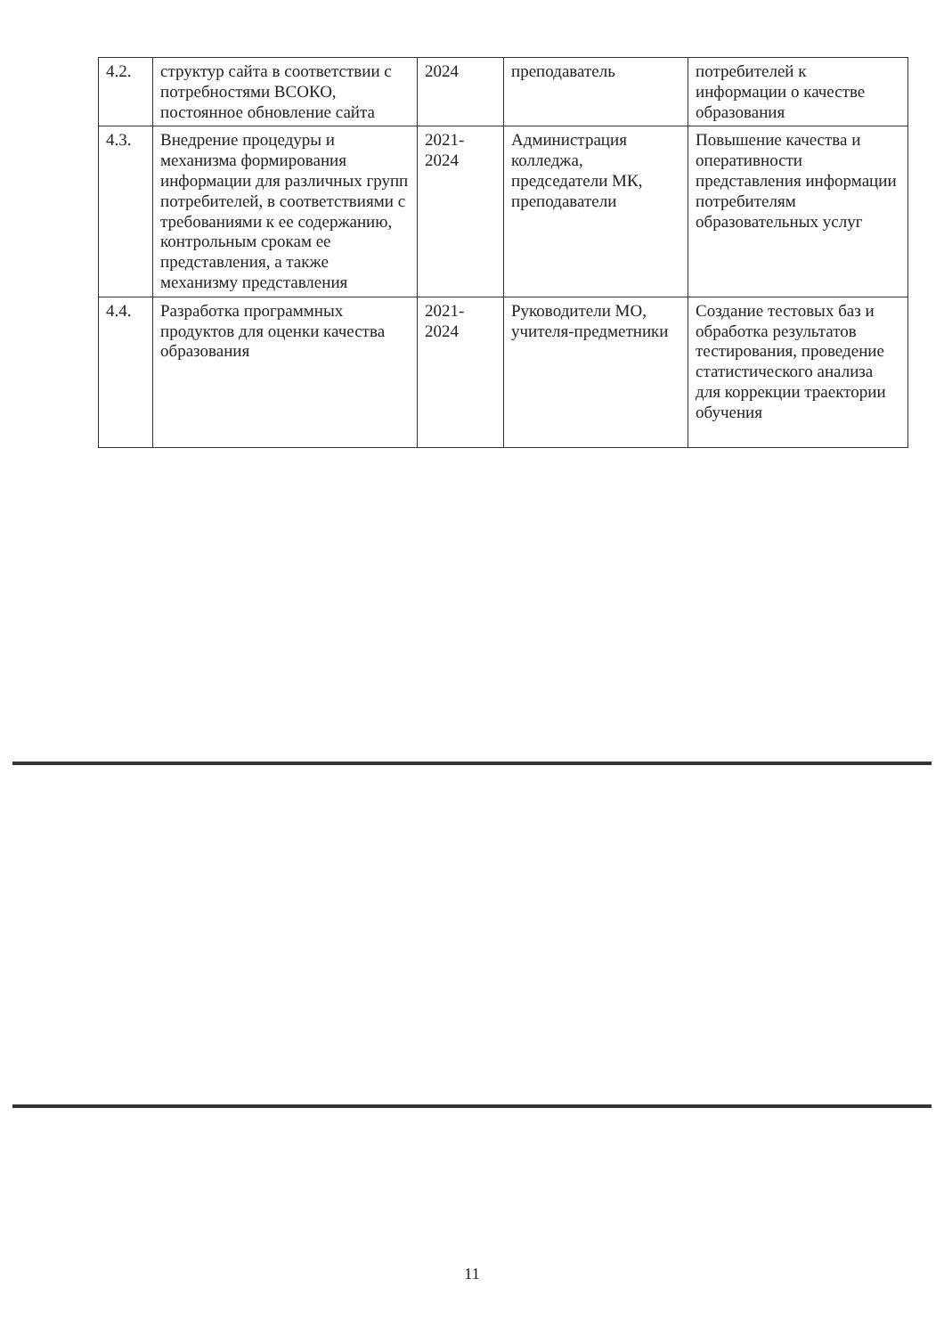| 4.2. | структур сайта в соответствии с потребностями ВСОКО, постоянное обновление сайта | 2024 | преподаватель | потребителей к информации о качестве образования |
| 4.3. | Внедрение процедуры и механизма формирования информации для различных групп потребителей, в соответствиями с требованиями к ее содержанию, контрольным срокам ее представления, а также механизму представления | 2021-2024 | Администрация колледжа, председатели МК, преподаватели | Повышение качества и оперативности представления информации потребителям образовательных услуг |
| 4.4. | Разработка программных продуктов для оценки качества образования | 2021-2024 | Руководители МО, учителя-предметники | Создание тестовых баз и обработка результатов тестирования, проведение статистического анализа для коррекции траектории обучения |
11